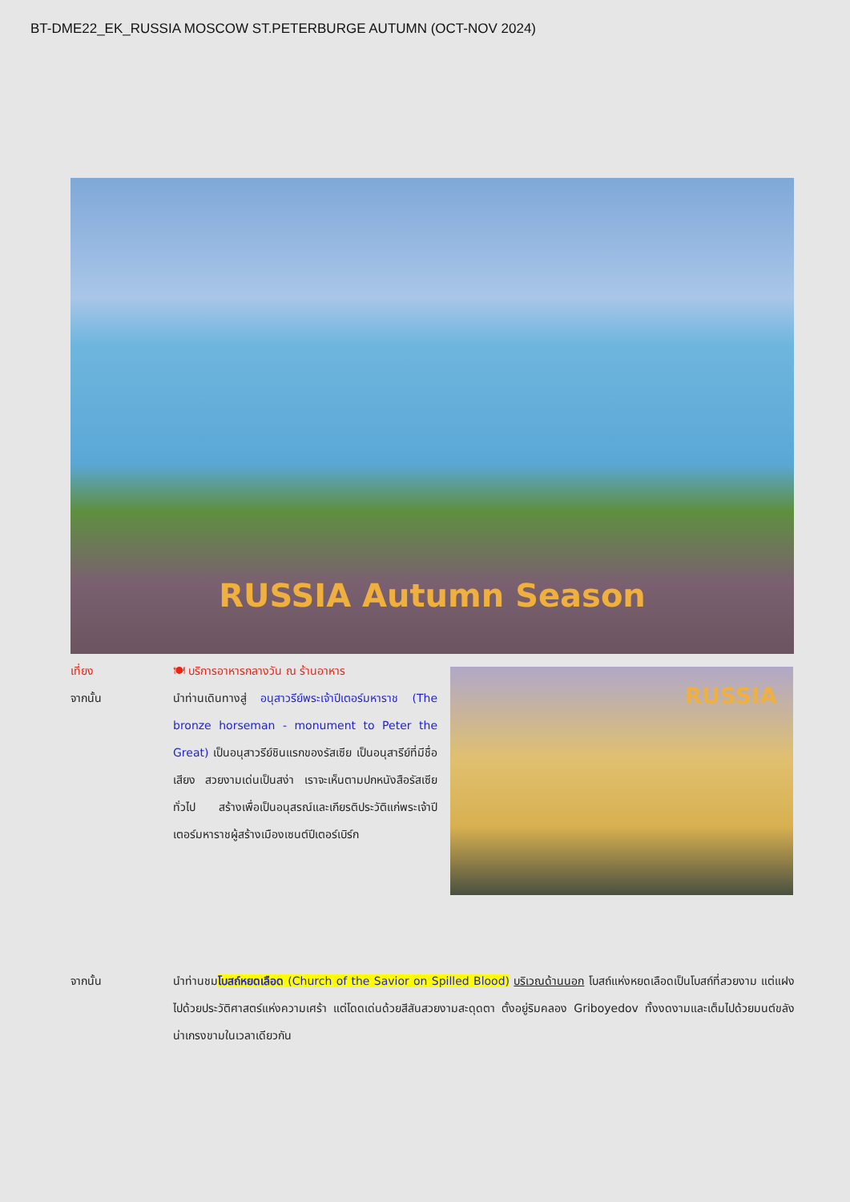BT-DME22_EK_RUSSIA MOSCOW ST.PETERBURGE AUTUMN (OCT-NOV 2024)
RUSSIA Autumn Season
เที่ยง 🍽 บริการอาหารกลางวัน ณ ร้านอาหาร
จากนั้น นำท่านเดินทางสู่ อนุสาวรีย์พระเจ้าปีเตอร์มหาราช (The bronze horseman - monument to Peter the Great) เป็นอนุสาวรีย์ชินแรกของรัสเซีย เป็นอนุสารีย์ที่มีชื่อเสียง สวยงามเด่นเป็นสง่า เราจะเห็นตามปกหนังสือรัสเซียทั่วไป สร้างเพื่อเป็นอนุสรณ์และเกียรติประวัติแก่พระเจ้าปีเตอร์มหาราชผู้สร้างเมืองเซนต์ปีเตอร์เบิร์ก
RUSSIA
จากนั้น นำท่านชมโบสถ์หยดเลือด (Church of the Savior on Spilled Blood) บริเวณด้านนอก โบสถ์แห่งหยดเลือดเป็นโบสถ์ที่สวยงาม แต่แฝงไปด้วยประวัติศาสตร์แห่งความเศร้า แต่โดดเด่นด้วยสีสันสวยงามสะดุดตา ตั้งอยู่ริมคลอง Griboyedov ทั้งงดงามและเต็มไปด้วยมนต์ขลัง น่าเกรงขามในเวลาเดียวกัน